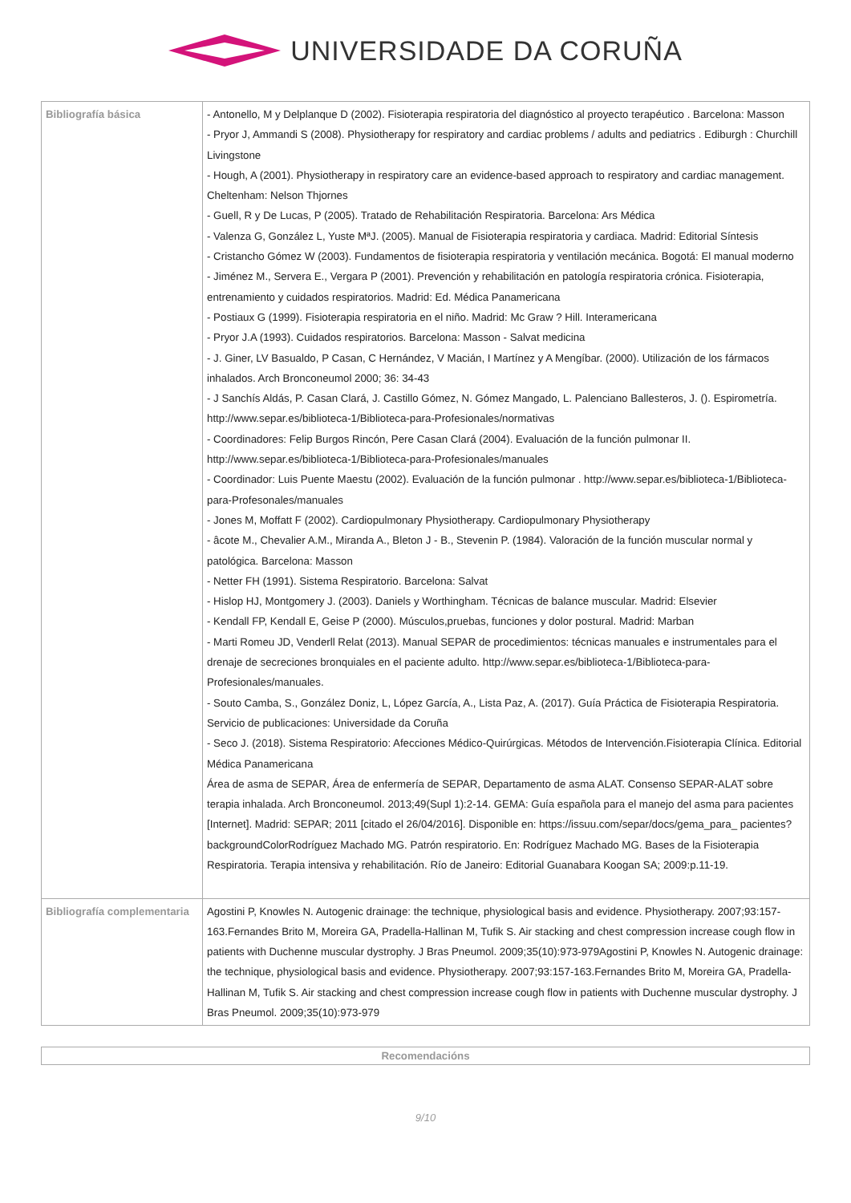UNIVERSIDADE DA CORUÑA
| Bibliografía básica | - Antonello, M y Delplanque D (2002). Fisioterapia respiratoria del diagnóstico al proyecto terapéutico . Barcelona: Masson - Pryor J, Ammandi S (2008). Physiotherapy for respiratory and cardiac problems / adults and pediatrics . Ediburgh : Churchill Livingstone - Hough, A (2001). Physiotherapy in respiratory care an evidence-based approach to respiratory and cardiac management. Cheltenham: Nelson Thjornes - Guell, R y De Lucas, P (2005). Tratado de Rehabilitación Respiratoria. Barcelona: Ars Médica - Valenza G, González L, Yuste MªJ. (2005). Manual de Fisioterapia respiratoria y cardiaca. Madrid: Editorial Síntesis - Cristancho Gómez W (2003). Fundamentos de fisioterapia respiratoria y ventilación mecánica. Bogotá: El manual moderno - Jiménez M., Servera E., Vergara P (2001). Prevención y rehabilitación en patología respiratoria crónica. Fisioterapia, entrenamiento y cuidados respiratorios. Madrid: Ed. Médica Panamericana - Postiaux G (1999). Fisioterapia respiratoria en el niño. Madrid: Mc Graw ? Hill. Interamericana - Pryor J.A (1993). Cuidados respiratorios. Barcelona: Masson - Salvat medicina - J. Giner, LV Basualdo, P Casan, C Hernández, V Macián, I Martínez y A Mengíbar. (2000). Utilización de los fármacos inhalados. Arch Bronconeumol 2000; 36: 34-43 - J Sanchís Aldás, P. Casan Clará, J. Castillo Gómez, N. Gómez Mangado, L. Palenciano Ballesteros, J. (). Espirometría. http://www.separ.es/biblioteca-1/Biblioteca-para-Profesionales/normativas - Coordinadores: Felip Burgos Rincón, Pere Casan Clará (2004). Evaluación de la función pulmonar II. http://www.separ.es/biblioteca-1/Biblioteca-para-Profesionales/manuales - Coordinador: Luis Puente Maestu (2002). Evaluación de la función pulmonar . http://www.separ.es/biblioteca-1/Biblioteca-para-Profesonales/manuales - Jones M, Moffatt F (2002). Cardiopulmonary Physiotherapy. Cardiopulmonary Physiotherapy - âcote M., Chevalier A.M., Miranda A., Bleton J - B., Stevenin P. (1984). Valoración de la función muscular normal y patológica. Barcelona: Masson - Netter FH (1991). Sistema Respiratorio. Barcelona: Salvat - Hislop HJ, Montgomery J. (2003). Daniels y Worthingham. Técnicas de balance muscular. Madrid: Elsevier - Kendall FP, Kendall E, Geise P (2000). Músculos,pruebas, funciones y dolor postural. Madrid: Marban - Marti Romeu JD, Venderll Relat (2013). Manual SEPAR de procedimientos: técnicas manuales e instrumentales para el drenaje de secreciones bronquiales en el paciente adulto. http://www.separ.es/biblioteca-1/Biblioteca-para-Profesionales/manuales. - Souto Camba, S., González Doniz, L, López García, A., Lista Paz, A. (2017). Guía Práctica de Fisioterapia Respiratoria. Servicio de publicaciones: Universidade da Coruña - Seco J. (2018). Sistema Respiratorio: Afecciones Médico-Quirúrgicas. Métodos de Intervención.Fisioterapia Clínica. Editorial Médica Panamericana Área de asma de SEPAR, Área de enfermería de SEPAR, Departamento de asma ALAT. Consenso SEPAR-ALAT sobre terapia inhalada. Arch Bronconeumol. 2013;49(Supl 1):2-14. GEMA: Guía española para el manejo del asma para pacientes [Internet]. Madrid: SEPAR; 2011 [citado el 26/04/2016]. Disponible en: https://issuu.com/separ/docs/gema_para_ pacientes?backgroundColorRodríguez Machado MG. Patrón respiratorio. En: Rodríguez Machado MG. Bases de la Fisioterapia Respiratoria. Terapia intensiva y rehabilitación. Río de Janeiro: Editorial Guanabara Koogan SA; 2009:p.11-19. |
| Bibliografía complementaria | Agostini P, Knowles N. Autogenic drainage: the technique, physiological basis and evidence. Physiotherapy. 2007;93:157-163.Fernandes Brito M, Moreira GA, Pradella-Hallinan M, Tufik S. Air stacking and chest compression increase cough flow in patients with Duchenne muscular dystrophy. J Bras Pneumol. 2009;35(10):973-979Agostini P, Knowles N. Autogenic drainage: the technique, physiological basis and evidence. Physiotherapy. 2007;93:157-163.Fernandes Brito M, Moreira GA, Pradella-Hallinan M, Tufik S. Air stacking and chest compression increase cough flow in patients with Duchenne muscular dystrophy. J Bras Pneumol. 2009;35(10):973-979 |
Recomendacións
9/10